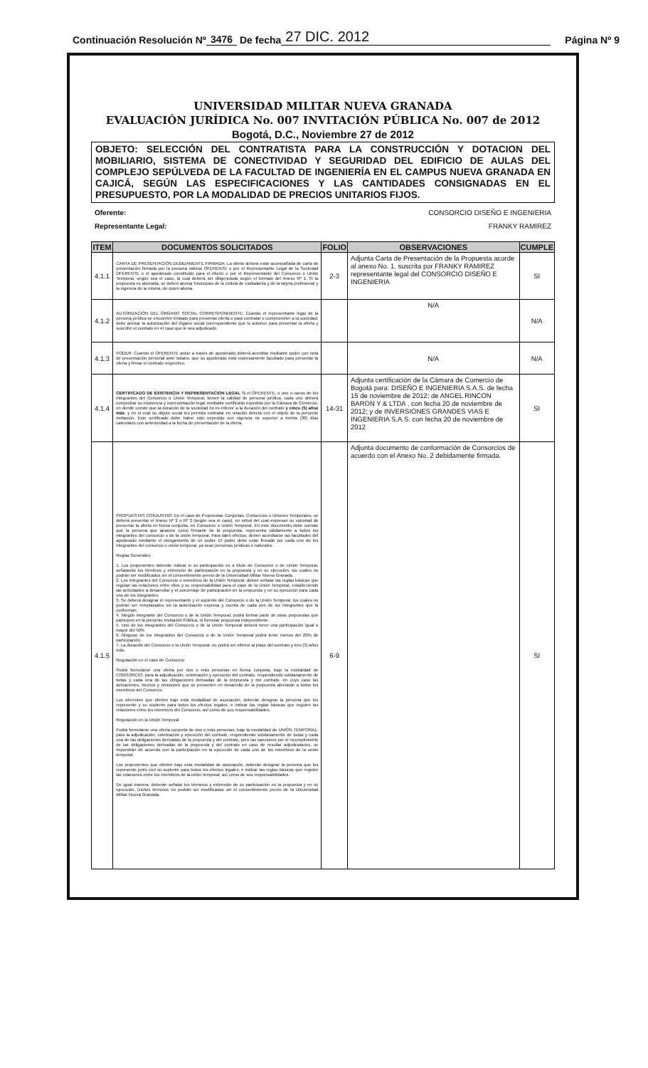Continuación Resolución Nº 3476 De fecha 27 DIC. 2012 Página Nº 9
UNIVERSIDAD MILITAR NUEVA GRANADA
EVALUACIÓN JURÍDICA No. 007 INVITACIÓN PÚBLICA No. 007 de 2012
Bogotá, D.C., Noviembre 27 de 2012
OBJETO: SELECCIÓN DEL CONTRATISTA PARA LA CONSTRUCCIÓN Y DOTACION DEL MOBILIARIO, SISTEMA DE CONECTIVIDAD Y SEGURIDAD DEL EDIFICIO DE AULAS DEL COMPLEJO SEPÚLVEDA DE LA FACULTAD DE INGENIERÍA EN EL CAMPUS NUEVA GRANADA EN CAJICÁ, SEGÚN LAS ESPECIFICACIONES Y LAS CANTIDADES CONSIGNADAS EN EL PRESUPUESTO, POR LA MODALIDAD DE PRECIOS UNITARIOS FIJOS.
Oferente: CONSORCIO DISEÑO E INGENIERIA
Representante Legal: FRANKY RAMIREZ
| ITEM | DOCUMENTOS SOLICITADOS | FOLIO | OBSERVACIONES | CUMPLE |
| --- | --- | --- | --- | --- |
| 4.1.1 | CARTA DE PRESENTACIÓN DEBIDAMENTE FIRMADA: La oferta deberá estar acompañada de carta de presentación firmada por la persona natural OFERENTE o por el Representante Legal de la Sociedad OFERENTE o el apoderado constituido para el efecto o por el Representante del Consorcio o Unión Temporal, según sea el caso, la cual deberá ser diligenciada según el formato del Anexo Nº 1. Si la propuesta es abonada, se deben anexar fotocopias de la cédula de ciudadanía y de la tarjeta profesional y la vigencia de la misma, de quien abona. | 2-3 | Adjunta Carta de Presentación de la Propuesta acorde al anexo No. 1. suscrita por FRANKY RAMIREZ representante legal del CONSORCIO DISEÑO E INGENIERIA | SI |
| 4.1.2 | AUTORIZACIÓN DEL ÓRGANO SOCIAL CORRESPONDIENTE: Cuando el representante legal de la persona jurídica se encuentre limitado para presentar oferta o para contratar o comprometer a la sociedad, debe anexar la autorización del órgano social correspondiente que lo autorice para presentar la oferta y suscribir el contrato en el caso que le sea adjudicado. | | N/A | N/A |
| 4.1.3 | PODER: Cuando el OFERENTE actúe a través de apoderado deberá acreditar mediante poder con nota de presentación personal ante notario, que su apoderado está expresamente facultado para presentar la oferta y firmar el contrato respectivo. | | N/A | N/A |
| 4.1.4 | CERTIFICADO DE EXISTENCIA Y REPRESENTACION LEGAL Si el OFERENTE, o uno o varios de los integrantes del Consorcio o Unión Temporal, tienen la calidad de persona jurídica, cada uno deberá comprobar su existencia y representación legal mediante certificado expedido por la Cámara de Comercio, en donde conste que la duración de la sociedad no es inferior a la duración del contrato y cinco (5) años más , y en el cual su objeto social les permita contratar en relación directa con el objeto de la presente invitación. Este certificado debe haber sido expedido con vigencia no superior a treinta (30) días calendario con anterioridad a la fecha de presentación de la oferta. | 14-31 | Adjunta certificación de la Cámara de Comercio de Bogotá para: DISEÑO E INGENIERIA S.A.S. de fecha 15 de noviembre de 2012; de ANGEL RINCON BARON Y & LTDA , con fecha 20 de noviembre de 2012; y de INVERSIONES GRANDES VIAS E INGENIERIA S.A.S. con fecha 20 de noviembre de 2012 | SI |
| 4.1.5 | PROPUESTAS CONJUNTAS: En el caso de Propuestas Conjuntas, Consorcios o Uniones Temporales, se deberá presentar el Anexo Nº 2 o Nº 3 (según sea el caso), en virtud del cual expresan su voluntad de presentar la oferta en forma conjunta, en Consorcio o Unión Temporal. En este documento debe constar que la persona que aparece como firmante de la propuesta, representa válidamente a todos los integrantes del consorcio o de la unión temporal. Para tales efectos, deben acreditarse las facultades del apoderado mediante el otorgamiento de un poder. El poder debe estar firmado por cada uno de los integrantes del consorcio o unión temporal, ya sean personas jurídicas o naturales. Reglas Generales 1. Los proponentes deberán indicar si su participación es a título de Consorcio o de Unión Temporal, señalando los términos y extensión de participación en la propuesta y en su ejecución, los cuales no podrán ser modificados sin el consentimiento previo de la Universidad Militar Nueva Granada. 2. Los integrantes del Consorcio o miembros de la Unión Temporal, deben señalar las reglas básicas que regulan las relaciones entre ellos y su responsabilidad para el caso de la Unión Temporal, estableciendo las actividades a desarrollar y el porcentaje de participación en la propuesta y en su ejecución para cada uno de los integrantes. 3. Se deberá designar el representante y el suplente del Consorcio o de la Unión Temporal, los cuales no podrán ser remplazados sin la autorización expresa y escrita de cada uno de los integrantes que la conforman. 4. Ningún integrante del Consorcio o de la Unión Temporal, podrá formar parte de otras propuestas que participen en la presente Invitación Pública, ni formular propuesta independiente. 5. Uno de los integrantes del Consorcio o de la Unión Temporal deberá tener una participación igual o mayor del 50% 6. Ninguno de los integrantes del Consorcio o de la Unión Temporal podrá tener menos del 20% de participación. 7. La duración del Consorcio o la Unión Temporal, no podrá ser inferior al plazo del contrato y tres (3) años más. Regulación en el caso de Consorcio Podrá formularse una oferta por dos o más personas en forma conjunta, bajo la modalidad de CONSORCIO, para la adjudicación, celebración y ejecución del contrato, respondiendo solidariamente de todas y cada una de las obligaciones derivadas de la propuesta y del contrato, en cuyo caso las actuaciones, hechos y omisiones que se presenten en desarrollo de la propuesta afectarán a todos los miembros del Consorcio. Los oferentes que oferten bajo esta modalidad de asociación, deberán designar la persona que los represente y su suplente para todos los efectos legales, e indicar las reglas básicas que regulen las relaciones entre los miembros del Consorcio, así como de sus responsabilidades. Regulación en la Unión Temporal Podrá formularse una oferta conjunta de dos o más personas, bajo la modalidad de UNIÓN TEMPORAL, para la adjudicación, celebración y ejecución del contrato, respondiendo solidariamente de todas y cada una de las obligaciones derivadas de la propuesta y del contrato, pero las sanciones por el incumplimiento de las obligaciones derivadas de la propuesta y del contrato en caso de resultar adjudicatarios, se impondrán de acuerdo con la participación en la ejecución de cada uno de los miembros de la unión temporal. Los proponentes que oferten bajo esta modalidad de asociación, deberán designar la persona que los represente junto con su suplente para todos los efectos legales, e indicar las reglas básicas que regulen las relaciones entre los miembros de la unión temporal, así como de sus responsabilidades. De igual manera, deberán señalar los términos y extensión de su participación en la propuesta y en su ejecución. Dichos términos no podrán ser modificados sin el consentimiento previo de la Universidad Militar Nueva Granada. | 6-9 | Adjunta documento de conformación de Consorcios de acuerdo con el Anexo No. 2 debidamente firmada. | SI |